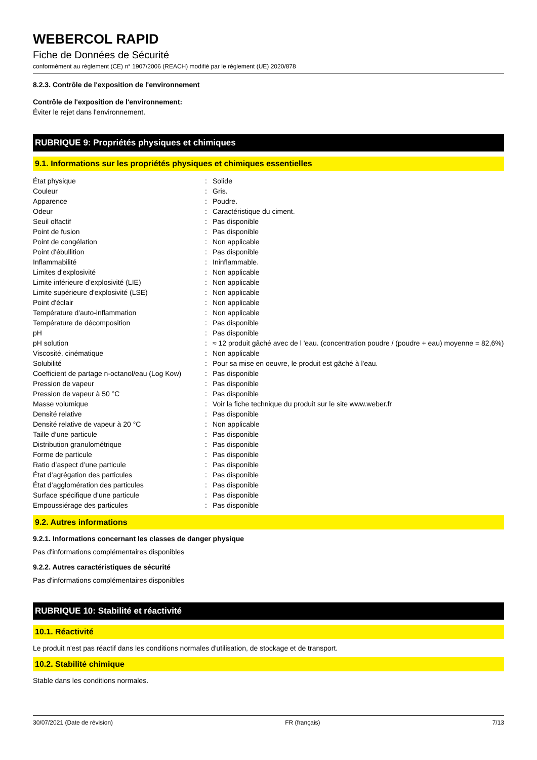WEBERCOL RAPID
Fiche de Données de Sécurité
conformément au règlement (CE) n° 1907/2006 (REACH) modifié par le règlement (UE) 2020/878
8.2.3. Contrôle de l'exposition de l'environnement
Contrôle de l'exposition de l'environnement:
Éviter le rejet dans l'environnement.
RUBRIQUE 9: Propriétés physiques et chimiques
9.1. Informations sur les propriétés physiques et chimiques essentielles
| État physique | : | Solide |
| Couleur | : | Gris. |
| Apparence | : | Poudre. |
| Odeur | : | Caractéristique du ciment. |
| Seuil olfactif | : | Pas disponible |
| Point de fusion | : | Pas disponible |
| Point de congélation | : | Non applicable |
| Point d'ébullition | : | Pas disponible |
| Inflammabilité | : | Ininflammable. |
| Limites d'explosivité | : | Non applicable |
| Limite inférieure d'explosivité (LIE) | : | Non applicable |
| Limite supérieure d'explosivité (LSE) | : | Non applicable |
| Point d'éclair | : | Non applicable |
| Température d'auto-inflammation | : | Non applicable |
| Température de décomposition | : | Pas disponible |
| pH | : | Pas disponible |
| pH solution | : | ≈ 12 produit gâché avec de l 'eau. (concentration poudre / (poudre + eau) moyenne = 82,6%) |
| Viscosité, cinématique | : | Non applicable |
| Solubilité | : | Pour sa mise en oeuvre, le produit est gâché à l'eau. |
| Coefficient de partage n-octanol/eau (Log Kow) | : | Pas disponible |
| Pression de vapeur | : | Pas disponible |
| Pression de vapeur à 50 °C | : | Pas disponible |
| Masse volumique | : | Voir la fiche technique du produit sur le site www.weber.fr |
| Densité relative | : | Pas disponible |
| Densité relative de vapeur à 20 °C | : | Non applicable |
| Taille d’une particule | : | Pas disponible |
| Distribution granulométrique | : | Pas disponible |
| Forme de particule | : | Pas disponible |
| Ratio d’aspect d’une particule | : | Pas disponible |
| État d’agrégation des particules | : | Pas disponible |
| État d’agglomération des particules | : | Pas disponible |
| Surface spécifique d’une particule | : | Pas disponible |
| Empoussiérage des particules | : | Pas disponible |
9.2. Autres informations
9.2.1. Informations concernant les classes de danger physique
Pas d'informations complémentaires disponibles
9.2.2. Autres caractéristiques de sécurité
Pas d'informations complémentaires disponibles
RUBRIQUE 10: Stabilité et réactivité
10.1. Réactivité
Le produit n'est pas réactif dans les conditions normales d'utilisation, de stockage et de transport.
10.2. Stabilité chimique
Stable dans les conditions normales.
30/07/2021 (Date de révision) FR (français) 7/13